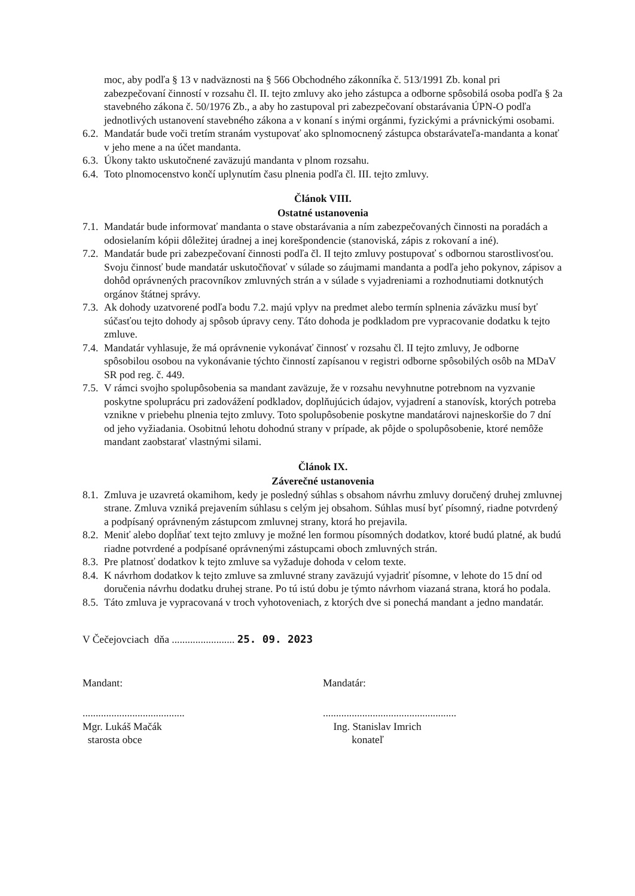moc, aby podľa § 13 v nadväznosti na § 566 Obchodného zákonníka č. 513/1991 Zb. konal pri zabezpečovaní činností v rozsahu čl. II. tejto zmluvy ako jeho zástupca a odborne spôsobilá osoba podľa § 2a stavebného zákona č. 50/1976 Zb., a aby ho zastupoval pri zabezpečovaní obstarávania ÚPN-O podľa jednotlivých ustanovení stavebného zákona a v konaní s inými orgánmi, fyzickými a právnickými osobami.
6.2. Mandatár bude voči tretím stranám vystupovať ako splnomocnený zástupca obstarávateľa-mandanta a konať v jeho mene a na účet mandanta.
6.3. Úkony takto uskutočnené zaväzujú mandanta v plnom rozsahu.
6.4. Toto plnomocenstvo končí uplynutím času plnenia podľa čl. III. tejto zmluvy.
Článok VIII.
Ostatné ustanovenia
7.1. Mandatár bude informovať mandanta o stave obstarávania a ním zabezpečovaných činnosti na poradách a odosielaním kópii dôležitej úradnej a inej korešpondencie (stanoviská, zápis z rokovaní a iné).
7.2. Mandatár bude pri zabezpečovaní činnosti podľa čl. II tejto zmluvy postupovať s odbornou starostlivosťou. Svoju činnosť bude mandatár uskutočňovať v súlade so záujmami mandanta a podľa jeho pokynov, zápisov a dohôd oprávnených pracovníkov zmluvných strán a v súlade s vyjadreniami a rozhodnutiami dotknutých orgánov štátnej správy.
7.3. Ak dohody uzatvorené podľa bodu 7.2. majú vplyv na predmet alebo termín splnenia záväzku musí byť súčasťou tejto dohody aj spôsob úpravy ceny. Táto dohoda je podkladom pre vypracovanie dodatku k tejto zmluve.
7.4. Mandatár vyhlasuje, že má oprávnenie vykonávať činnosť v rozsahu čl. II tejto zmluvy, Je odborne spôsobilou osobou na vykonávanie týchto činností zapísanou v registri odborne spôsobilých osôb na MDaV SR pod reg. č. 449.
7.5. V rámci svojho spolupôsobenia sa mandant zaväzuje, že v rozsahu nevyhnutne potrebnom na vyzvanie poskytne spoluprácu pri zadovážení podkladov, doplňujúcich údajov, vyjadrení a stanovísk, ktorých potreba vznikne v priebehu plnenia tejto zmluvy. Toto spolupôsobenie poskytne mandatárovi najneskoršie do 7 dní od jeho vyžiadania. Osobitnú lehotu dohodnú strany v prípade, ak pôjde o spolupôsobenie, ktoré nemôže mandant zaobstarať vlastnými silami.
Článok IX.
Záverečné ustanovenia
8.1. Zmluva je uzavretá okamihom, kedy je posledný súhlas s obsahom návrhu zmluvy doručený druhej zmluvnej strane. Zmluva vzniká prejavením súhlasu s celým jej obsahom. Súhlas musí byť písomný, riadne potvrdený a podpísaný oprávneným zástupcom zmluvnej strany, ktorá ho prejavila.
8.2. Meniť alebo dopĺňať text tejto zmluvy je možné len formou písomných dodatkov, ktoré budú platné, ak budú riadne potvrdené a podpísané oprávnenými zástupcami oboch zmluvných strán.
8.3. Pre platnosť dodatkov k tejto zmluve sa vyžaduje dohoda v celom texte.
8.4. K návrhom dodatkov k tejto zmluve sa zmluvné strany zaväzujú vyjadriť písomne, v lehote do 15 dní od doručenia návrhu dodatku druhej strane. Po tú istú dobu je týmto návrhom viazaná strana, ktorá ho podala.
8.5. Táto zmluva je vypracovaná v troch vyhotoveniach, z ktorých dve si ponechá mandant a jedno mandatár.
V Čečejovciach dňa ........................ 25. 09. 2023
Mandant: Mandatár:
.......................................
Mgr. Lukáš Mačák
starosta obce
...................................................
Ing. Stanislav Imrich
konateľ